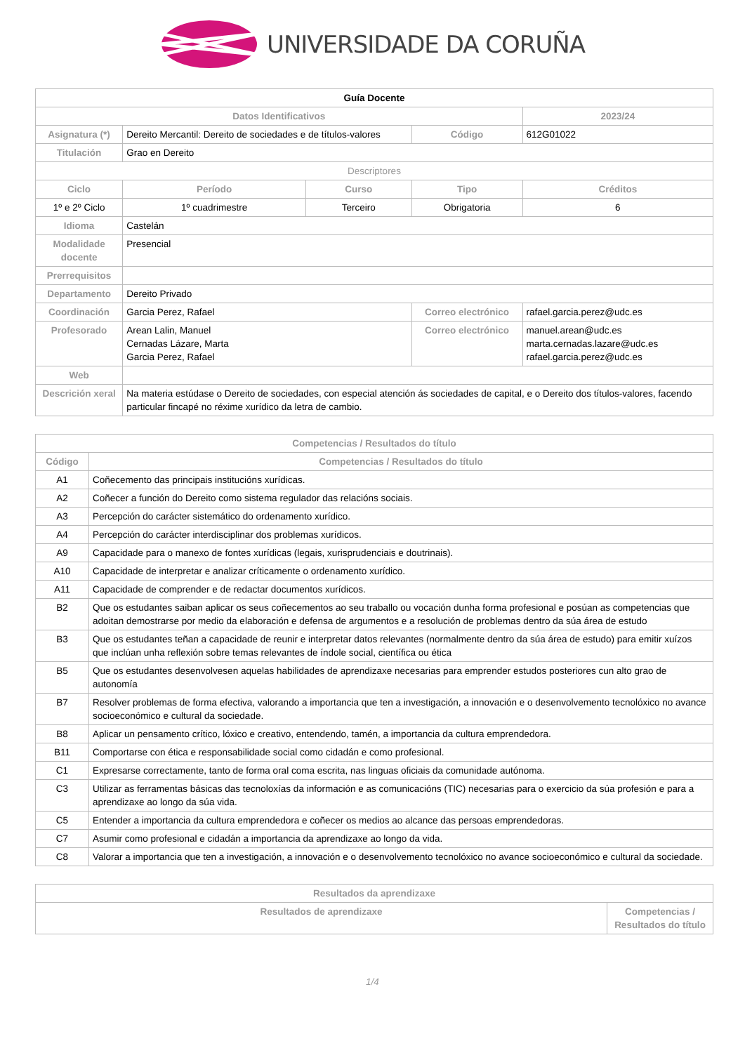UNIVERSIDADE DA CORUÑA
| Guía Docente | | | | | |
| Datos Identificativos | | | | | 2023/24 |
| Asignatura (*) | Dereito Mercantil: Dereito de sociedades e de títulos-valores | | Código | 612G01022 | |
| Titulación | Grao en Dereito | | | | |
| Descriptores | | | | | |
| Ciclo | Período | Curso | Tipo | Créditos | |
| 1º e 2º Ciclo | 1º cuadrimestre | Terceiro | Obrigatoria | 6 | |
| Idioma | Castelán | | | | |
| Modalidade docente | Presencial | | | | |
| Prerrequisitos | | | | | |
| Departamento | Dereito Privado | | | | |
| Coordinación | Garcia Perez, Rafael | | Correo electrónico | rafael.garcia.perez@udc.es | |
| Profesorado | Arean Lalin, Manuel Cernadas Lázare, Marta Garcia Perez, Rafael | | Correo electrónico | manuel.arean@udc.es marta.cernadas.lazare@udc.es rafael.garcia.perez@udc.es | |
| Web | | | | | |
| Descrición xeral | Na materia estúdase o Dereito de sociedades, con especial atención ás sociedades de capital, e o Dereito dos títulos-valores, facendo particular fincapé no réxime xurídico da letra de cambio. | | | | |
| Competencias / Resultados do título | |
| --- | --- |
| Código | Competencias / Resultados do título |
| A1 | Coñecemento das principais institucións xurídicas. |
| A2 | Coñecer a función do Dereito como sistema regulador das relacións sociais. |
| A3 | Percepción do carácter sistemático do ordenamento xurídico. |
| A4 | Percepción do carácter interdisciplinar dos problemas xurídicos. |
| A9 | Capacidade para o manexo de fontes xurídicas (legais, xurisprudenciais e doutrinais). |
| A10 | Capacidade de interpretar e analizar críticamente o ordenamento xurídico. |
| A11 | Capacidade de comprender e de redactar documentos xurídicos. |
| B2 | Que os estudantes saiban aplicar os seus coñecementos ao seu traballo ou vocación dunha forma profesional e posúan as competencias que adoitan demostrarse por medio da elaboración e defensa de argumentos e a resolución de problemas dentro da súa área de estudo |
| B3 | Que os estudantes teñan a capacidade de reunir e interpretar datos relevantes (normalmente dentro da súa área de estudo) para emitir xuízos que inclúan unha reflexión sobre temas relevantes de índole social, científica ou ética |
| B5 | Que os estudantes desenvolvesen aquelas habilidades de aprendizaxe necesarias para emprender estudos posteriores cun alto grao de autonomía |
| B7 | Resolver problemas de forma efectiva, valorando a importancia que ten a investigación, a innovación e o desenvolvemento tecnolóxico no avance socioeconómico e cultural da sociedade. |
| B8 | Aplicar un pensamento crítico, lóxico e creativo, entendendo, tamén, a importancia da cultura emprendedora. |
| B11 | Comportarse con ética e responsabilidade social como cidadán e como profesional. |
| C1 | Expresarse correctamente, tanto de forma oral coma escrita, nas linguas oficiais da comunidade autónoma. |
| C3 | Utilizar as ferramentas básicas das tecnoloxías da información e as comunicacións (TIC) necesarias para o exercicio da súa profesión e para a aprendizaxe ao longo da súa vida. |
| C5 | Entender a importancia da cultura emprendedora e coñecer os medios ao alcance das persoas emprendedoras. |
| C7 | Asumir como profesional e cidadán a importancia da aprendizaxe ao longo da vida. |
| C8 | Valorar a importancia que ten a investigación, a innovación e o desenvolvemento tecnolóxico no avance socioeconómico e cultural da sociedade. |
| Resultados da aprendizaxe | |
| --- | --- |
| Resultados de aprendizaxe | Competencias / Resultados do título |
1/4